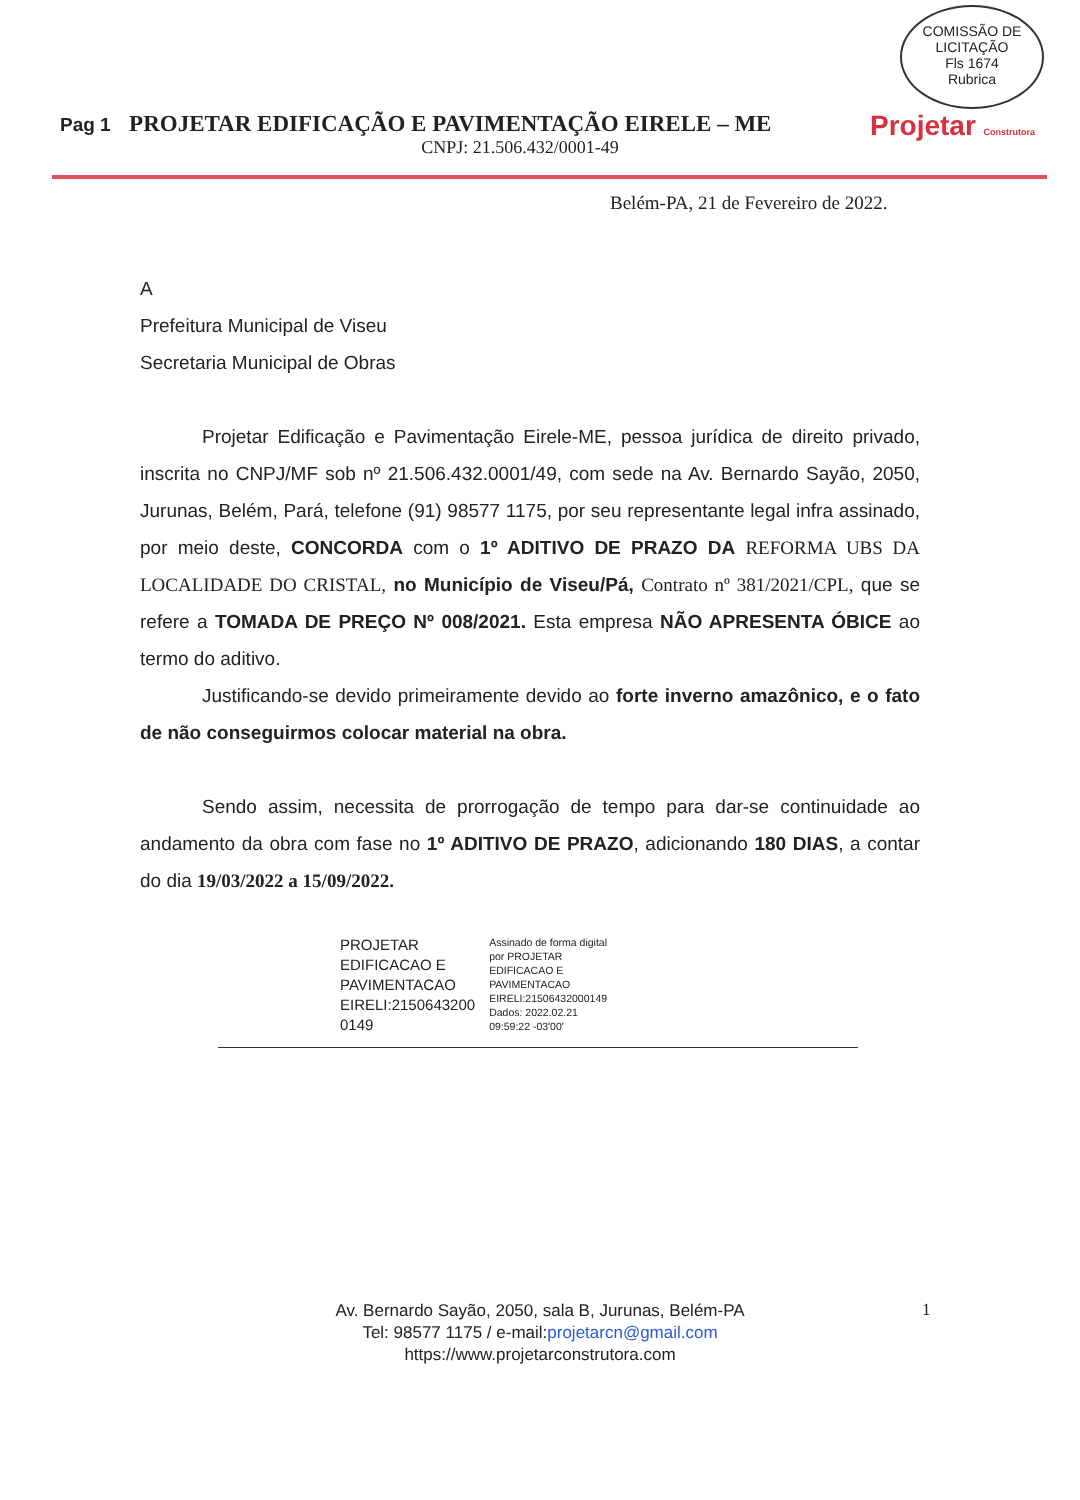COMISSÃO DE LICITAÇÃO
Fls 1674
Rubrica
Pag 1 PROJETAR EDIFICAÇÃO E PAVIMENTAÇÃO EIRELE – ME
CNPJ: 21.506.432/0001-49
Projetar Construtora
Belém-PA, 21 de Fevereiro de 2022.
A
Prefeitura Municipal de Viseu
Secretaria Municipal de Obras
Projetar Edificação e Pavimentação Eirele-ME, pessoa jurídica de direito privado, inscrita no CNPJ/MF sob nº 21.506.432.0001/49, com sede na Av. Bernardo Sayão, 2050, Jurunas, Belém, Pará, telefone (91) 98577 1175, por seu representante legal infra assinado, por meio deste, CONCORDA com o 1º ADITIVO DE PRAZO DA REFORMA UBS DA LOCALIDADE DO CRISTAL, no Município de Viseu/Pá, Contrato nº 381/2021/CPL, que se refere a TOMADA DE PREÇO Nº 008/2021. Esta empresa NÃO APRESENTA ÓBICE ao termo do aditivo.
Justificando-se devido primeiramente devido ao forte inverno amazônico, e o fato de não conseguirmos colocar material na obra.
Sendo assim, necessita de prorrogação de tempo para dar-se continuidade ao andamento da obra com fase no 1º ADITIVO DE PRAZO, adicionando 180 DIAS, a contar do dia 19/03/2022 a 15/09/2022.
PROJETAR
EDIFICACAO E
PAVIMENTACAO
EIRELI:2150643200
0149
Assinado de forma digital
por PROJETAR
EDIFICACAO E
PAVIMENTACAO
EIRELI:21506432000149
Dados: 2022.02.21
09:59:22 -03'00'
Av. Bernardo Sayão, 2050, sala B, Jurunas, Belém-PA
Tel: 98577 1175 / e-mail:projetarcn@gmail.com
https://www.projetarconstrutora.com
1